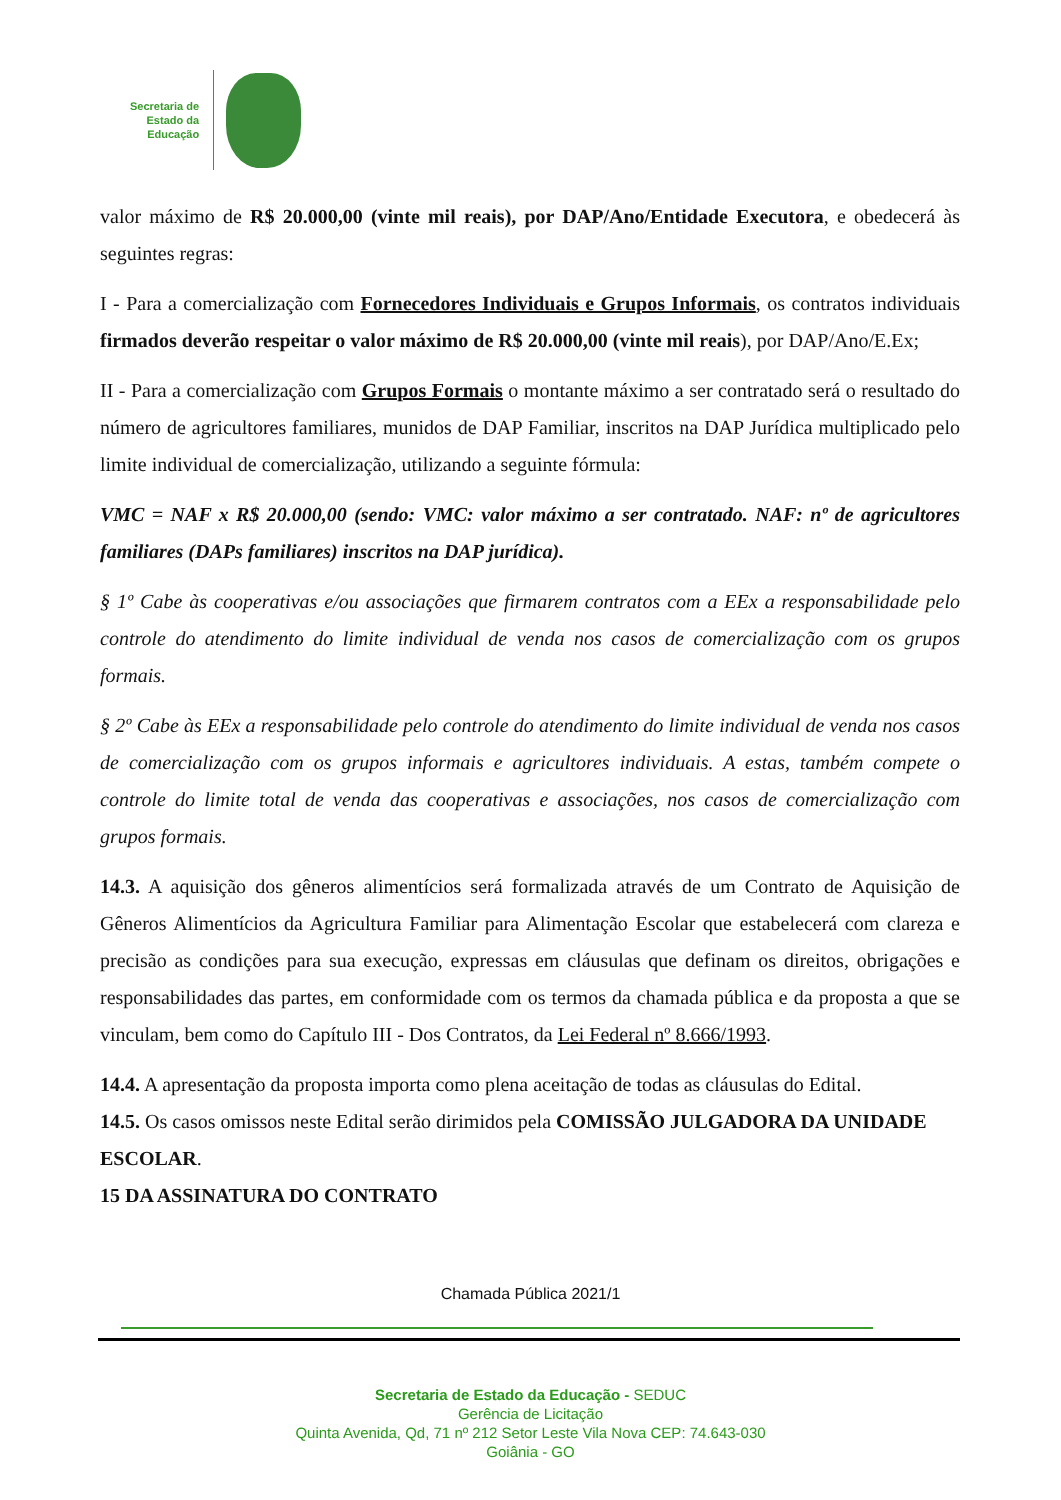Secretaria de
Estado da
Educação
valor máximo de R$ 20.000,00 (vinte mil reais), por DAP/Ano/Entidade Executora, e obedecerá às seguintes regras:
I - Para a comercialização com Fornecedores Individuais e Grupos Informais, os contratos individuais firmados deverão respeitar o valor máximo de R$ 20.000,00 (vinte mil reais), por DAP/Ano/E.Ex;
II - Para a comercialização com Grupos Formais o montante máximo a ser contratado será o resultado do número de agricultores familiares, munidos de DAP Familiar, inscritos na DAP Jurídica multiplicado pelo limite individual de comercialização, utilizando a seguinte fórmula:
VMC = NAF x R$ 20.000,00 (sendo: VMC: valor máximo a ser contratado. NAF: nº de agricultores familiares (DAPs familiares) inscritos na DAP jurídica).
§ 1º Cabe às cooperativas e/ou associações que firmarem contratos com a EEx a responsabilidade pelo controle do atendimento do limite individual de venda nos casos de comercialização com os grupos formais.
§ 2º Cabe às EEx a responsabilidade pelo controle do atendimento do limite individual de venda nos casos de comercialização com os grupos informais e agricultores individuais. A estas, também compete o controle do limite total de venda das cooperativas e associações, nos casos de comercialização com grupos formais.
14.3. A aquisição dos gêneros alimentícios será formalizada através de um Contrato de Aquisição de Gêneros Alimentícios da Agricultura Familiar para Alimentação Escolar que estabelecerá com clareza e precisão as condições para sua execução, expressas em cláusulas que definam os direitos, obrigações e responsabilidades das partes, em conformidade com os termos da chamada pública e da proposta a que se vinculam, bem como do Capítulo III - Dos Contratos, da Lei Federal nº 8.666/1993.
14.4. A apresentação da proposta importa como plena aceitação de todas as cláusulas do Edital.
14.5. Os casos omissos neste Edital serão dirimidos pela COMISSÃO JULGADORA DA UNIDADE ESCOLAR.
15 DA ASSINATURA DO CONTRATO
Chamada Pública 2021/1
Secretaria de Estado da Educação - SEDUC
Gerência de Licitação
Quinta Avenida, Qd, 71 nº 212 Setor Leste Vila Nova CEP: 74.643-030
Goiânia - GO